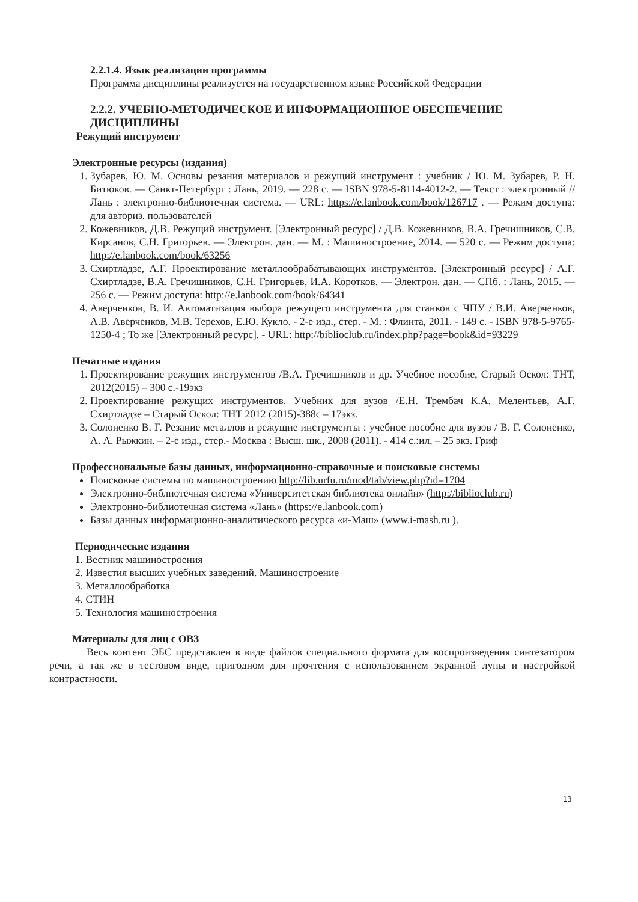2.2.1.4. Язык реализации программы
Программа дисциплины реализуется на государственном языке Российской Федерации
2.2.2. УЧЕБНО-МЕТОДИЧЕСКОЕ И ИНФОРМАЦИОННОЕ ОБЕСПЕЧЕНИЕ ДИСЦИПЛИНЫ
Режущий инструмент
Электронные ресурсы (издания)
1. Зубарев, Ю. М. Основы резания материалов и режущий инструмент : учебник / Ю. М. Зубарев, Р. Н. Битюков. — Санкт-Петербург : Лань, 2019. — 228 с. — ISBN 978-5-8114-4012-2. — Текст : электронный // Лань : электронно-библиотечная система. — URL: https://e.lanbook.com/book/126717 . — Режим доступа: для авториз. пользователей
2. Кожевников, Д.В. Режущий инструмент. [Электронный ресурс] / Д.В. Кожевников, В.А. Гречишников, С.В. Кирсанов, С.Н. Григорьев. — Электрон. дан. — М. : Машиностроение, 2014. — 520 с. — Режим доступа: http://e.lanbook.com/book/63256
3. Схиртладзе, А.Г. Проектирование металлообрабатывающих инструментов. [Электронный ресурс] / А.Г. Схиртладзе, В.А. Гречишников, С.Н. Григорьев, И.А. Коротков. — Электрон. дан. — СПб. : Лань, 2015. — 256 с. — Режим доступа: http://e.lanbook.com/book/64341
4. Аверченков, В. И. Автоматизация выбора режущего инструмента для станков с ЧПУ / В.И. Аверченков, А.В. Аверченков, М.В. Терехов, Е.Ю. Кукло. - 2-е изд., стер. - М. : Флинта, 2011. - 149 с. - ISBN 978-5-9765-1250-4 ; То же [Электронный ресурс]. - URL: http://biblioclub.ru/index.php?page=book&id=93229
Печатные издания
1. Проектирование режущих инструментов /В.А. Гречишников и др. Учебное пособие, Старый Оскол: ТНТ, 2012(2015) – 300 с.-19экз
2. Проектирование режущих инструментов. Учебник для вузов /Е.Н. Трембач К.А. Мелентьев, А.Г. Схиртладзе – Старый Оскол: ТНТ 2012 (2015)-388с – 17экз.
3. Солоненко В. Г. Резание металлов и режущие инструменты : учебное пособие для вузов / В. Г. Солоненко, А. А. Рыжкин. – 2-е изд., стер.- Москва : Высш. шк., 2008 (2011). - 414 с.:ил. – 25 экз. Гриф
Профессиональные базы данных, информационно-справочные и поисковые системы
Поисковые системы по машиностроению http://lib.urfu.ru/mod/tab/view.php?id=1704
Электронно-библиотечная система «Университетская библиотека онлайн» (http://biblioclub.ru)
Электронно-библиотечная система «Лань» (https://e.lanbook.com)
Базы данных информационно-аналитического ресурса «и-Маш» (www.i-mash.ru ).
Периодические издания
1. Вестник машиностроения
2. Известия высших учебных заведений. Машиностроение
3. Металлообработка
4. СТИН
5. Технология машиностроения
Материалы для лиц с ОВЗ
Весь контент ЭБС представлен в виде файлов специального формата для воспроизведения синтезатором речи, а так же в тестовом виде, пригодном для прочтения с использованием экранной лупы и настройкой контрастности.
13